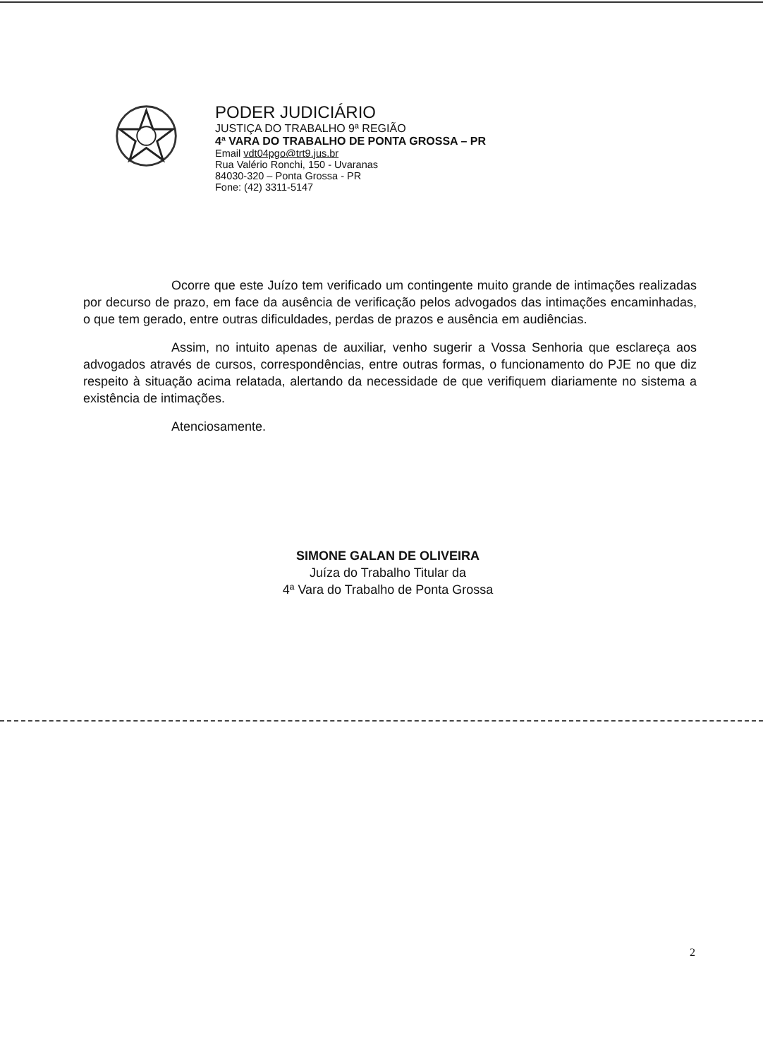PODER JUDICIÁRIO
JUSTIÇA DO TRABALHO 9ª REGIÃO
4ª VARA DO TRABALHO DE PONTA GROSSA – PR
Email vdt04pgo@trt9.jus.br
Rua Valério Ronchi, 150 - Uvaranas
84030-320 – Ponta Grossa - PR
Fone: (42) 3311-5147
Ocorre que este Juízo tem verificado um contingente muito grande de intimações realizadas por decurso de prazo, em face da ausência de verificação pelos advogados das intimações encaminhadas, o que tem gerado, entre outras dificuldades, perdas de prazos e ausência em audiências.
Assim, no intuito apenas de auxiliar, venho sugerir a Vossa Senhoria que esclareça aos advogados através de cursos, correspondências, entre outras formas, o funcionamento do PJE no que diz respeito à situação acima relatada, alertando da necessidade de que verifiquem diariamente no sistema a existência de intimações.
Atenciosamente.
SIMONE GALAN DE OLIVEIRA
Juíza do Trabalho Titular da
4ª Vara do Trabalho de Ponta Grossa
2